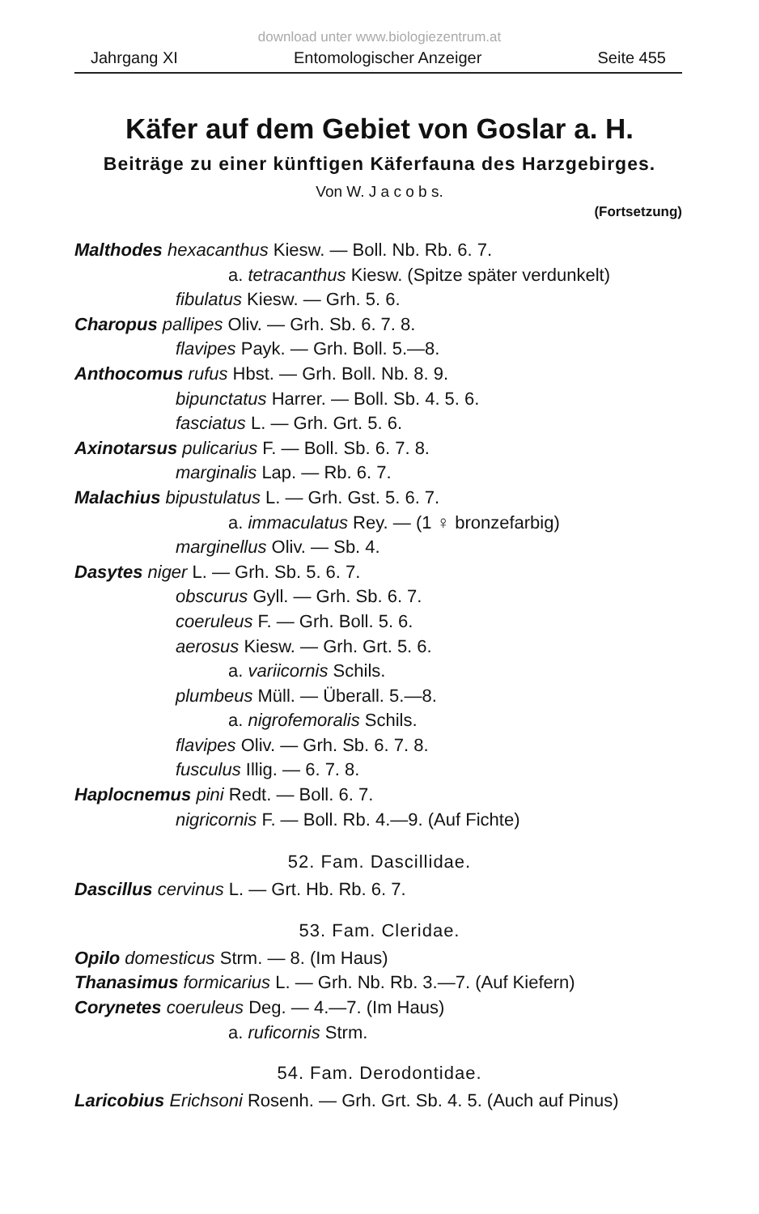download unter www.biologiezentrum.at
Jahrgang XI Entomologischer Anzeiger Seite 455
Käfer auf dem Gebiet von Goslar a. H.
Beiträge zu einer künftigen Käferfauna des Harzgebirges.
Von W. J a c o b s.
(Fortsetzung)
Malthodes hexacanthus Kiesw. — Boll. Nb. Rb. 6. 7.
a. tetracanthus Kiesw. (Spitze später verdunkelt)
fibulatus Kiesw. — Grh. 5. 6.
Charopus pallipes Oliv. — Grh. Sb. 6. 7. 8.
flavipes Payk. — Grh. Boll. 5.—8.
Anthocomus rufus Hbst. — Grh. Boll. Nb. 8. 9.
bipunctatus Harrer. — Boll. Sb. 4. 5. 6.
fasciatus L. — Grh. Grt. 5. 6.
Axinotarsus pulicarius F. — Boll. Sb. 6. 7. 8.
marginalis Lap. — Rb. 6. 7.
Malachius bipustulatus L. — Grh. Gst. 5. 6. 7.
a. immaculatus Rey. — (1 ♀ bronzefarbig)
marginellus Oliv. — Sb. 4.
Dasytes niger L. — Grh. Sb. 5. 6. 7.
obscurus Gyll. — Grh. Sb. 6. 7.
coeruleus F. — Grh. Boll. 5. 6.
aerosus Kiesw. — Grh. Grt. 5. 6.
a. variicornis Schils.
plumbeus Müll. — Überall. 5.—8.
a. nigrofemoralis Schils.
flavipes Oliv. — Grh. Sb. 6. 7. 8.
fusculus Illig. — 6. 7. 8.
Haplocnemus pini Redt. — Boll. 6. 7.
nigricornis F. — Boll. Rb. 4.—9. (Auf Fichte)
52. Fam. Dascillidae.
Dascillus cervinus L. — Grt. Hb. Rb. 6. 7.
53. Fam. Cleridae.
Opilo domesticus Strm. — 8. (Im Haus)
Thanasimus formicarius L. — Grh. Nb. Rb. 3.—7. (Auf Kiefern)
Corynetes coeruleus Deg. — 4.—7. (Im Haus)
a. ruficornis Strm.
54. Fam. Derodontidae.
Laricobius Erichsoni Rosenh. — Grh. Grt. Sb. 4. 5. (Auch auf Pinus)